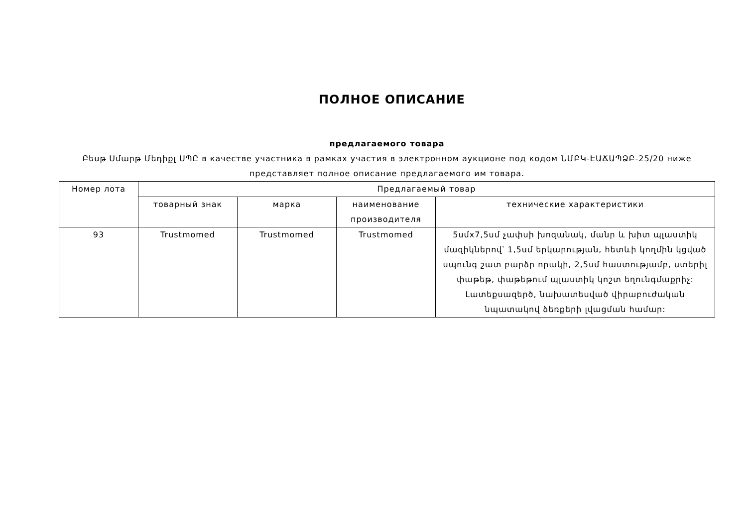ПОЛНОЕ ОПИСАНИЕ
предлагаемого товара
Բեսթ Սմարթ Մեդիքլ ՍՊԸ в качестве участника в рамках участия в электронном аукционе под кодом ՆՄԲԿ-ԷԱՃԱՊՁԲ-25/20 ниже представляет полное описание предлагаемого им товара.
| Номер лота | Предлагаемый товар | | | |
| --- | --- | --- | --- | --- |
| | товарный знак | марка | наименование производителя | технические характеристики |
| 93 | Trustmomed | Trustmomed | Trustmomed | 5սմx7,5սմ չափսի խոզանակ, մանր և խիտ պլաստիկ մազիկներով՝ 1,5սմ երկարության, հետևի կողմին կցված սպունգ շատ բարձր որակի, 2,5սմ հաստությամբ, ստերիլ փաթեթ, փաթեթում պլաստիկ կոշտ եղունգմաքրիչ: Լատեքսազերծ, նախատեսված վիրաբուժական նպատակով ձեռքերի լվացման համար: |